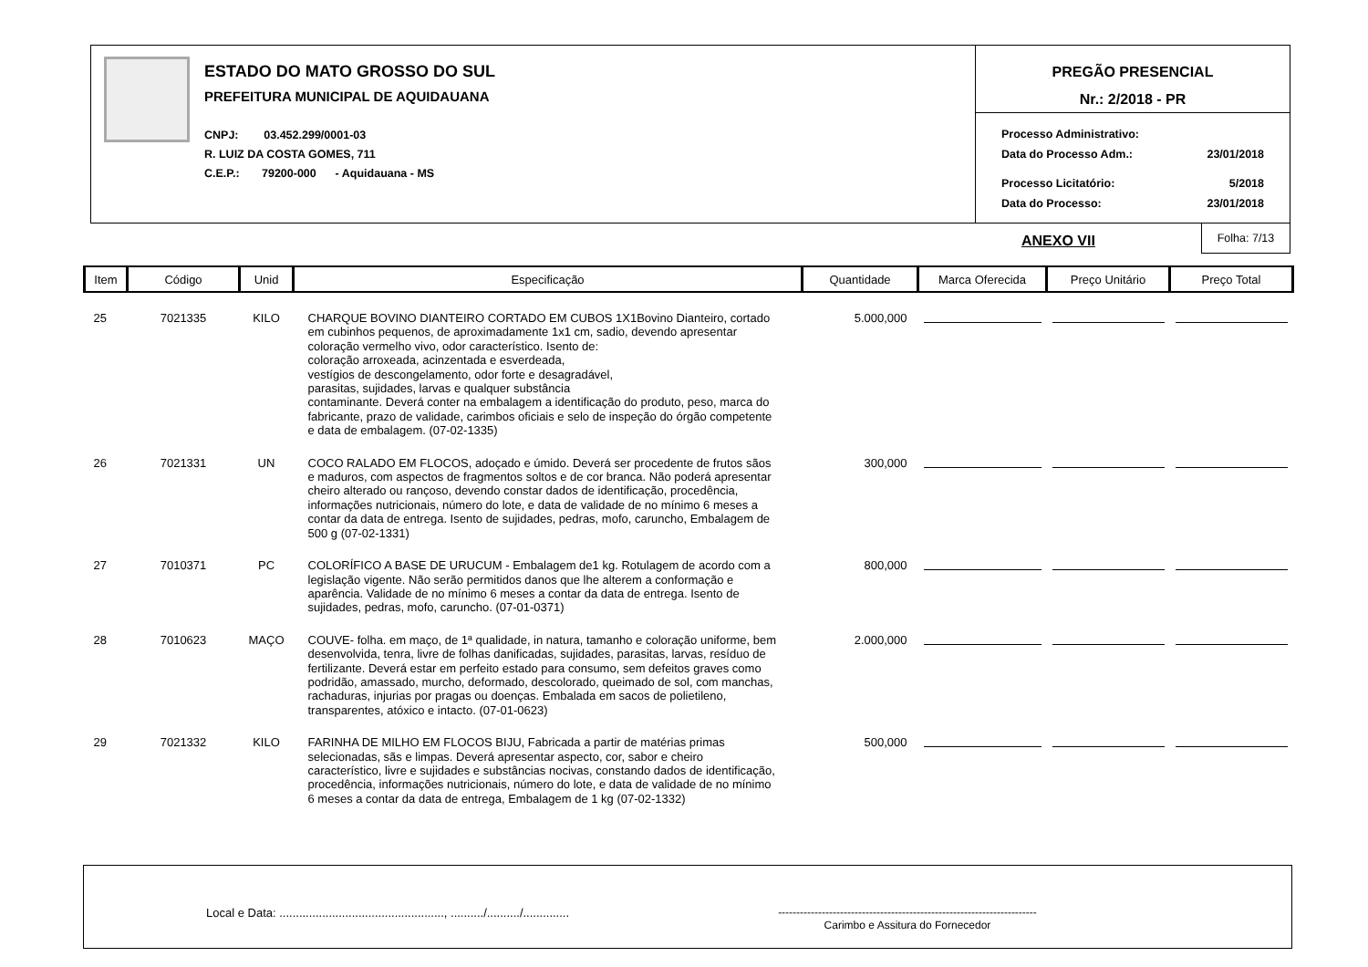ESTADO DO MATO GROSSO DO SUL
PREFEITURA MUNICIPAL DE AQUIDAUANA
CNPJ: 03.452.299/0001-03
R. LUIZ DA COSTA GOMES, 711
C.E.P.: 79200-000 - Aquidauana - MS
PREGÃO PRESENCIAL
Nr.: 2/2018 - PR
Processo Administrativo:
Data do Processo Adm.: 23/01/2018
Processo Licitatório: 5/2018
Data do Processo: 23/01/2018
ANEXO VII
Folha: 7/13
| Item | Código | Unid | Especificação | Quantidade | Marca Oferecida | Preço Unitário | Preço Total |
| --- | --- | --- | --- | --- | --- | --- | --- |
| 25 | 7021335 | KILO | CHARQUE BOVINO DIANTEIRO CORTADO EM CUBOS 1X1Bovino Dianteiro, cortado em cubinhos pequenos, de aproximadamente 1x1 cm, sadio, devendo apresentar coloração vermelho vivo, odor característico. Isento de: coloração arroxeada, acinzentada e esverdeada, vestígios de descongelamento, odor forte e desagradável, parasitas, sujidades, larvas e qualquer substância contaminante. Deverá conter na embalagem a identificação do produto, peso, marca do fabricante, prazo de validade, carimbos oficiais e selo de inspeção do órgão competente e data de embalagem. (07-02-1335) | 5.000,000 | | | |
| 26 | 7021331 | UN | COCO RALADO EM FLOCOS, adoçado e úmido. Deverá ser procedente de frutos sãos e maduros, com aspectos de fragmentos soltos e de cor branca. Não poderá apresentar cheiro alterado ou rançoso, devendo constar dados de identificação, procedência, informações nutricionais, número do lote, e data de validade de no mínimo 6 meses a contar da data de entrega. Isento de sujidades, pedras, mofo, caruncho, Embalagem de 500 g (07-02-1331) | 300,000 | | | |
| 27 | 7010371 | PC | COLORÍFICO A BASE DE URUCUM - Embalagem de1 kg. Rotulagem de acordo com a legislação vigente. Não serão permitidos danos que lhe alterem a conformação e aparência. Validade de no mínimo 6 meses a contar da data de entrega. Isento de sujidades, pedras, mofo, caruncho. (07-01-0371) | 800,000 | | | |
| 28 | 7010623 | MAÇO | COUVE- folha. em maço, de 1ª qualidade, in natura, tamanho e coloração uniforme, bem desenvolvida, tenra, livre de folhas danificadas, sujidades, parasitas, larvas, resíduo de fertilizante. Deverá estar em perfeito estado para consumo, sem defeitos graves como podridão, amassado, murcho, deformado, descolorado, queimado de sol, com manchas, rachaduras, injurias por pragas ou doenças. Embalada em sacos de polietileno, transparentes, atóxico e intacto. (07-01-0623) | 2.000,000 | | | |
| 29 | 7021332 | KILO | FARINHA DE MILHO EM FLOCOS BIJU, Fabricada a partir de matérias primas selecionadas, sãs e limpas. Deverá apresentar aspecto, cor, sabor e cheiro característico, livre e sujidades e substâncias nocivas, constando dados de identificação, procedência, informações nutricionais, número do lote, e data de validade de no mínimo 6 meses a contar da data de entrega, Embalagem de 1 kg (07-02-1332) | 500,000 | | | |
Local e Data: .................................................., ........../........../..............
-----------------------------------------------------------------------
Carimbo e Assitura do Fornecedor